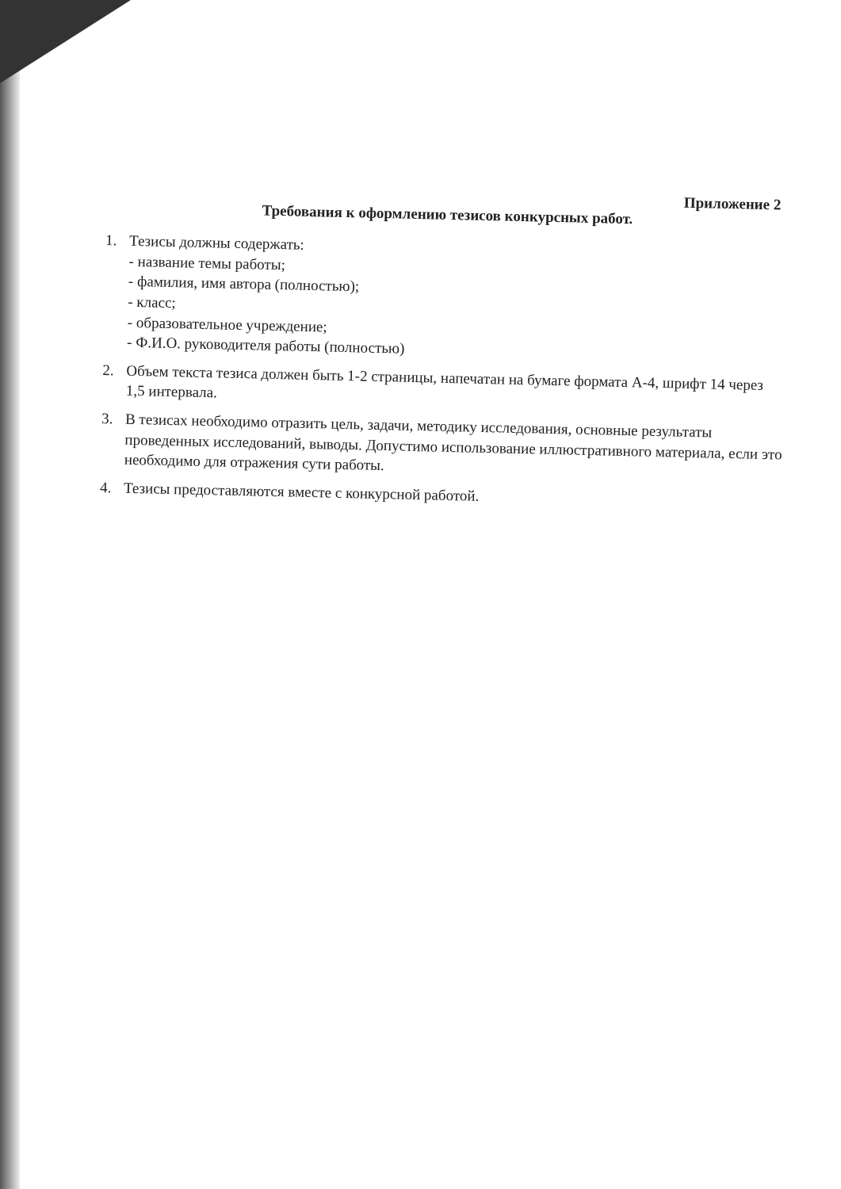Приложение 2
Требования к оформлению тезисов конкурсных работ.
1.
Тезисы должны содержать:
- название темы работы;
- фамилия, имя автора (полностью);
- класс;
- образовательное учреждение;
- Ф.И.О. руководителя работы (полностью)
2.
Объем текста тезиса должен быть 1-2 страницы, напечатан на бумаге формата А-4, шрифт 14 через 1,5 интервала.
3.
В тезисах необходимо отразить цель, задачи, методику исследования, основные результаты проведенных исследований, выводы. Допустимо использование иллюстративного материала, если это необходимо для отражения сути работы.
4.
Тезисы предоставляются вместе с конкурсной работой.